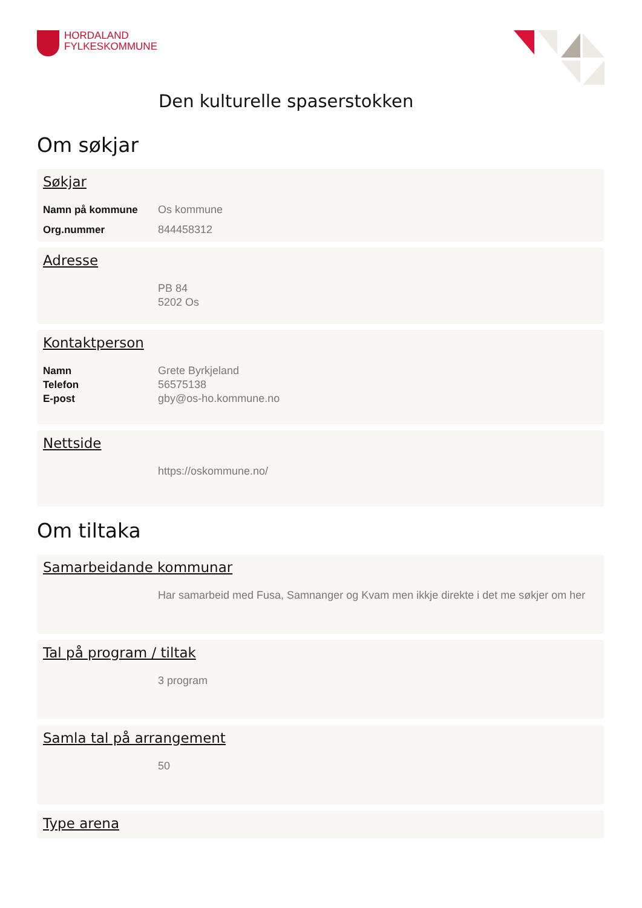HORDALAND
FYLKESKOMMUNE
Den kulturelle spaserstokken
Om søkjar
Søkjar
Namn på kommune Os kommune
Org.nummer 844458312
Adresse
PB 84
5202 Os
Kontaktperson
Namn Grete Byrkjeland
Telefon 56575138
E-post gby@os-ho.kommune.no
Nettside
https://oskommune.no/
Om tiltaka
Samarbeidande kommunar
Har samarbeid med Fusa, Samnanger og Kvam men ikkje direkte i det me søkjer om her
Tal på program / tiltak
3 program
Samla tal på arrangement
50
Type arena